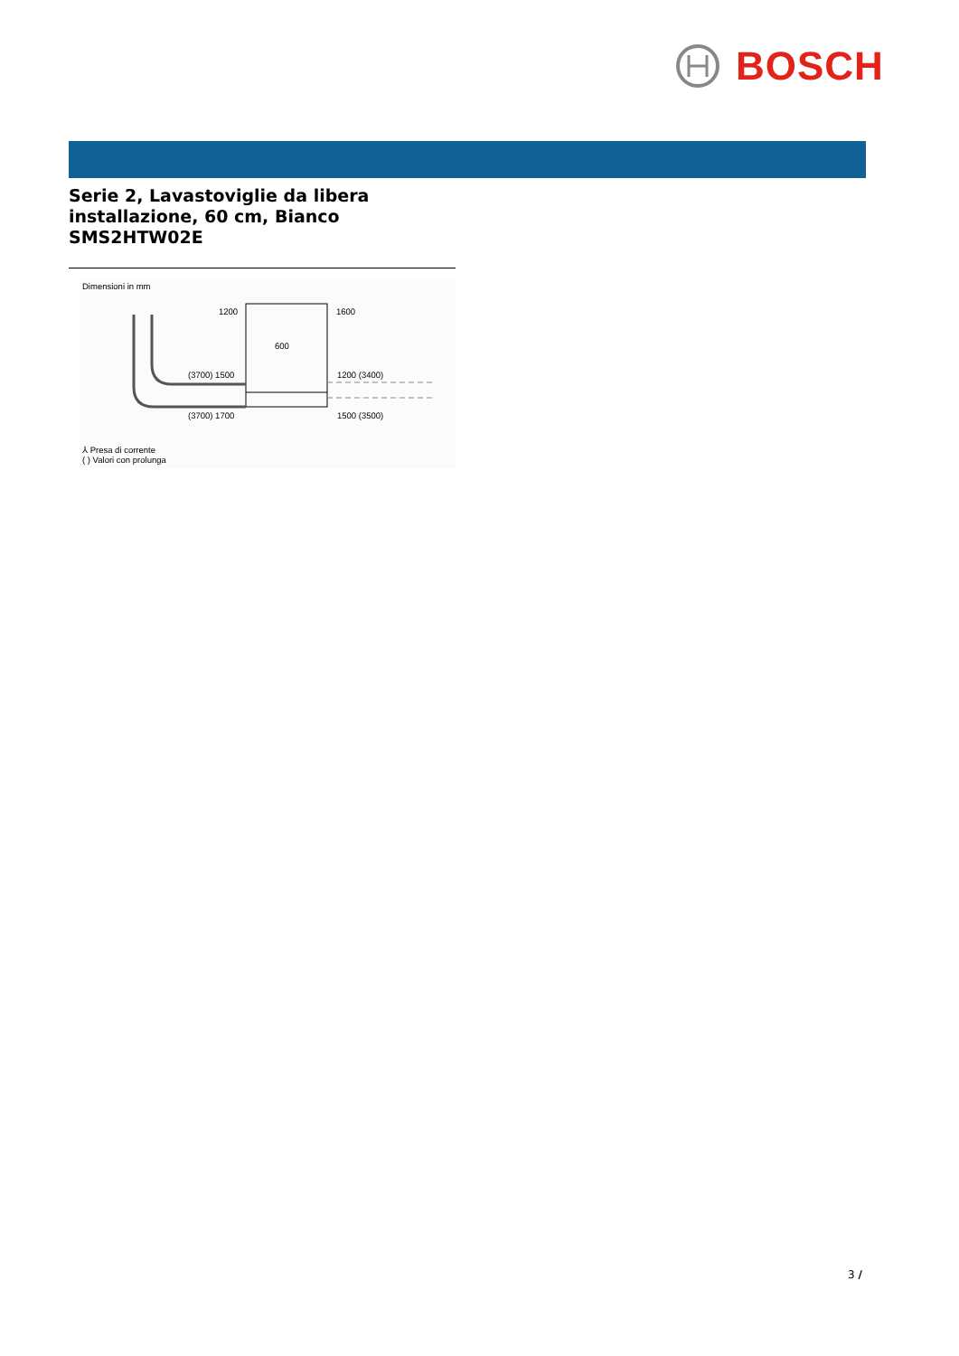BOSCH
Serie 2, Lavastoviglie da libera
installazione, 60 cm, Bianco
SMS2HTW02E
Dimensioni in mm
600
1200
1600
(3700) 1500
1200 (3400)
(3700) 1700
1500 (3500)
⅄ Presa di corrente
( ) Valori con prolunga
3 /